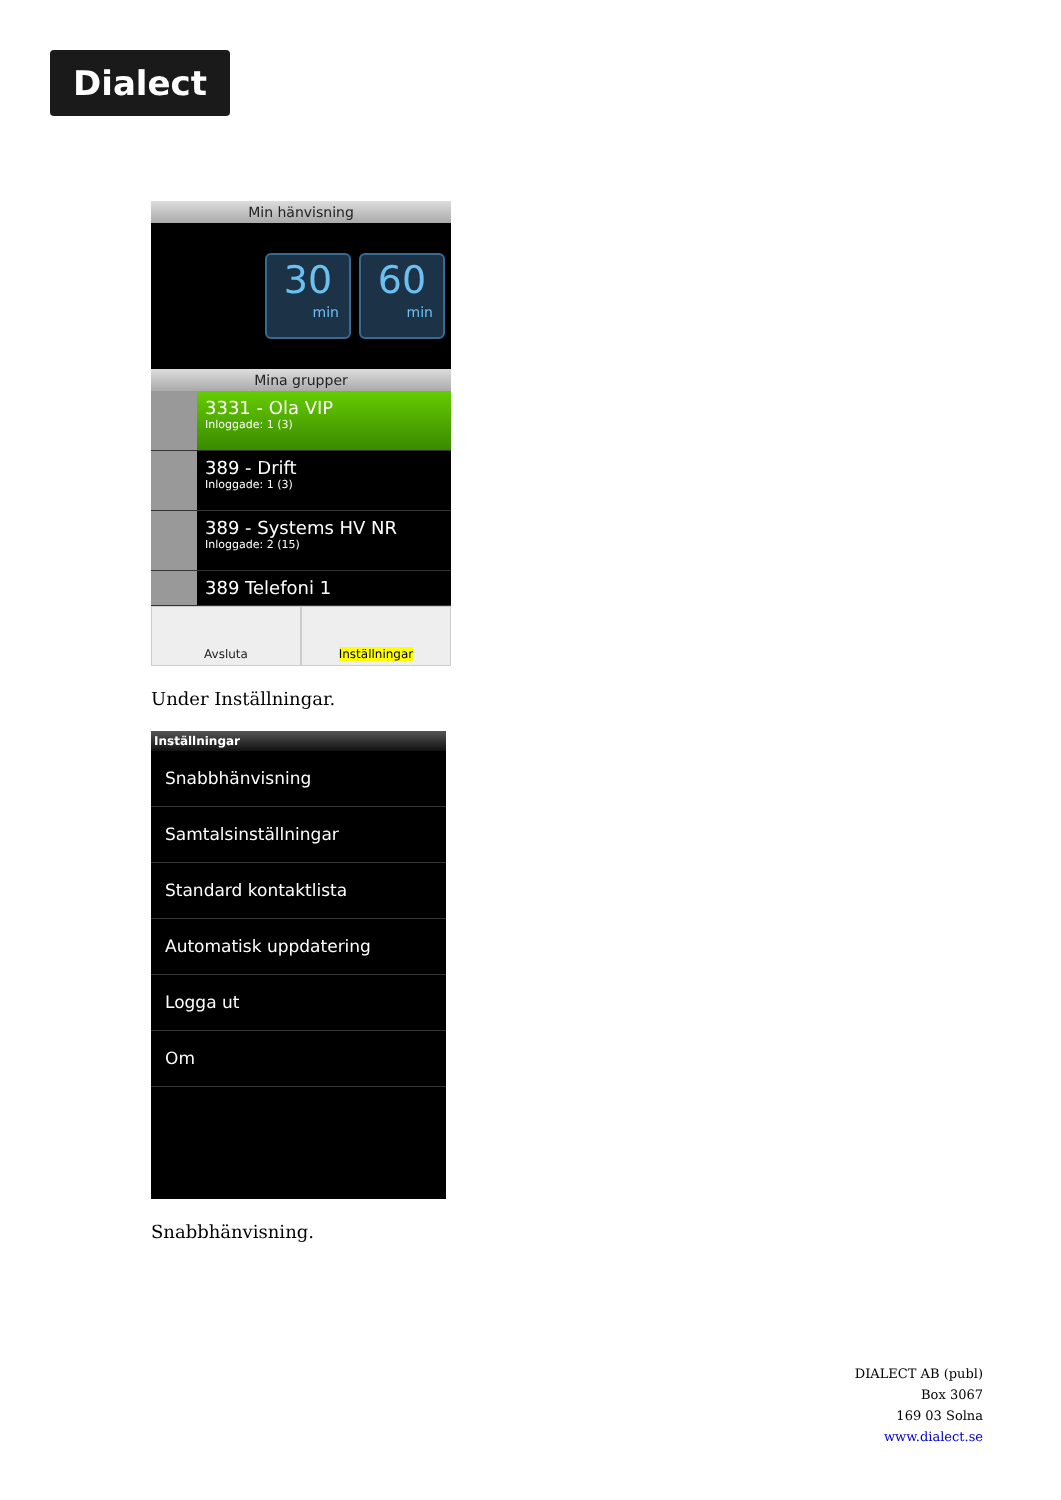Dialect
Min hänvisning
30
min
60
min
Mina grupper
3331 - Ola VIP
Inloggade: 1 (3)
389 - Drift
Inloggade: 1 (3)
389 - Systems HV NR
Inloggade: 2 (15)
389 Telefoni 1
Avsluta Inställningar
Under Inställningar.
Inställningar
Snabbhänvisning
Samtalsinställningar
Standard kontaktlista
Automatisk uppdatering
Logga ut
Om
Snabbhänvisning.
DIALECT AB (publ)
Box 3067
169 03 Solna
www.dialect.se